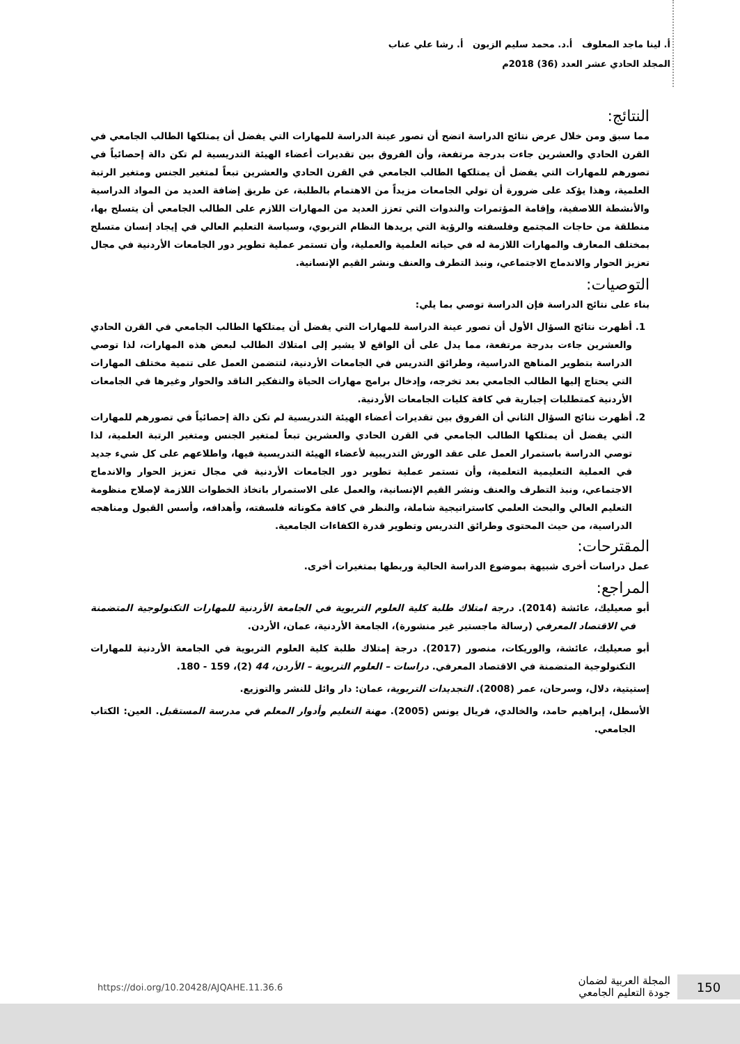أ. لينا ماجد المعلوف أ.د. محمد سليم الزبون أ. رشا علي عناب
المجلد الحادي عشر العدد (36) 2018م
النتائج:
مما سبق ومن خلال عرض نتائج الدراسة اتضح أن تصور عينة الدراسة للمهارات التي يفضل أن يمتلكها الطالب الجامعي في القرن الحادي والعشرين جاءت بدرجة مرتفعة، وأن الفروق بين تقديرات أعضاء الهيئة التدريسية لم تكن دالة إحصائياً في تصورهم للمهارات التي يفضل أن يمتلكها الطالب الجامعي في القرن الحادي والعشرين تبعاً لمتغير الجنس ومتغير الرتبة العلمية، وهذا يؤكد على ضرورة أن تولي الجامعات مزيداً من الاهتمام بالطلبة، عن طريق إضافة العديد من المواد الدراسية والأنشطة اللاصفية، وإقامة المؤتمرات والندوات التي تعزز العديد من المهارات اللازم على الطالب الجامعي أن يتسلح بها، منطلقة من حاجات المجتمع وفلسفته والرؤية التي يريدها النظام التربوي، وسياسة التعليم العالي في إيجاد إنسان متسلح بمختلف المعارف والمهارات اللازمة له في حياته العلمية والعملية، وأن تستمر عملية تطوير دور الجامعات الأردنية في مجال تعزيز الحوار والاندماج الاجتماعي، ونبذ التطرف والعنف ونشر القيم الإنسانية.
التوصيات:
بناء على نتائج الدراسة فإن الدراسة توصي بما يلي:
1. أظهرت نتائج السؤال الأول أن تصور عينة الدراسة للمهارات التي يفضل أن يمتلكها الطالب الجامعي في القرن الحادي والعشرين جاءت بدرجة مرتفعة، مما يدل على أن الواقع لا يشير إلى امتلاك الطالب لبعض هذه المهارات، لذا توصي الدراسة بتطوير المناهج الدراسية، وطرائق التدريس في الجامعات الأردنية، لتتضمن العمل على تنمية مختلف المهارات التي يحتاج إليها الطالب الجامعي بعد تخرجه، وإدخال برامج مهارات الحياة والتفكير الناقد والحوار وغيرها في الجامعات الأردنية كمتطلبات إجبارية في كافة كليات الجامعات الأردنية.
2. أظهرت نتائج السؤال الثاني أن الفروق بين تقديرات أعضاء الهيئة التدريسية لم تكن دالة إحصائياً في تصورهم للمهارات التي يفضل أن يمتلكها الطالب الجامعي في القرن الحادي والعشرين تبعاً لمتغير الجنس ومتغير الرتبة العلمية، لذا توصي الدراسة باستمرار العمل على عقد الورش التدريبية لأعضاء الهيئة التدريسية فيها، واطلاعهم على كل شيء جديد في العملية التعليمية التعلمية، وأن تستمر عملية تطوير دور الجامعات الأردنية في مجال تعزيز الحوار والاندماج الاجتماعي، ونبذ التطرف والعنف ونشر القيم الإنسانية، والعمل على الاستمرار باتخاذ الخطوات اللازمة لإصلاح منظومة التعليم العالي والبحث العلمي كاستراتيجية شاملة، والنظر في كافة مكوناته فلسفته، وأهدافه، وأسس القبول ومناهجه الدراسية، من حيث المحتوى وطرائق التدريس وتطوير قدرة الكفاءات الجامعية.
المقترحات:
عمل دراسات أخرى شبيهة بموضوع الدراسة الحالية وربطها بمتغيرات أخرى.
المراجع:
أبو صعيليك، عائشة (2014). درجة امتلاك طلبة كلية العلوم التربوية في الجامعة الأردنية للمهارات التكنولوجية المتضمنة في الاقتصاد المعرفي (رسالة ماجستير غير منشورة)، الجامعة الأردنية، عمان، الأردن.
أبو صعيليك، عائشة، والوريكات، منصور (2017). درجة إمتلاك طلبة كلية العلوم التربوية في الجامعة الأردنية للمهارات التكنولوجية المتضمنة في الاقتصاد المعرفي. دراسات – العلوم التربوية – الأردن، 44 (2)، 159 - 180.
إستيتية، دلال، وسرحان، عمر (2008). التجديدات التربوية، عمان: دار وائل للنشر والتوزيع.
الأسطل، إبراهيم حامد، والخالدي، فريال يونس (2005). مهنة التعليم وأدوار المعلم في مدرسة المستقبل. العين: الكتاب الجامعي.
150
المجلة العربية لضمان
جودة التعليم الجامعي
https://doi.org/10.20428/AJQAHE.11.36.6